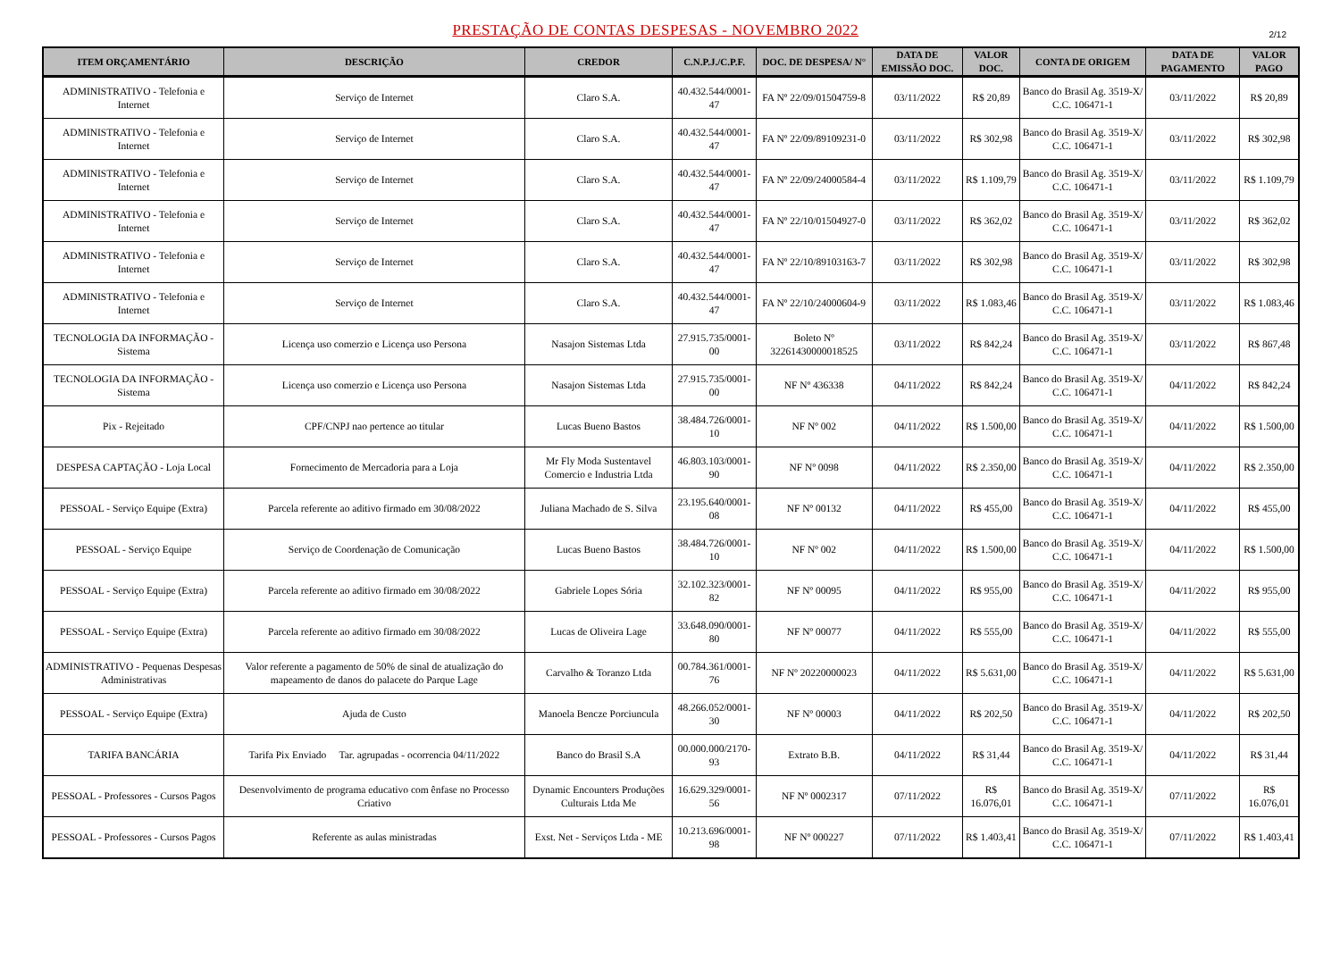PRESTAÇÃO DE CONTAS DESPESAS - NOVEMBRO 2022
2/12
| ITEM ORÇAMENTÁRIO | DESCRIÇÃO | CREDOR | C.N.P.J./C.P.F. | DOC. DE DESPESA/ N° | DATA DE EMISSÃO DOC. | VALOR DOC. | CONTA DE ORIGEM | DATA DE PAGAMENTO | VALOR PAGO |
| --- | --- | --- | --- | --- | --- | --- | --- | --- | --- |
| ADMINISTRATIVO - Telefonia e Internet | Serviço de Internet | Claro S.A. | 40.432.544/0001-47 | FA Nº 22/09/01504759-8 | 03/11/2022 | R$ 20,89 | Banco do Brasil Ag. 3519-X/ C.C. 106471-1 | 03/11/2022 | R$ 20,89 |
| ADMINISTRATIVO - Telefonia e Internet | Serviço de Internet | Claro S.A. | 40.432.544/0001-47 | FA Nº 22/09/89109231-0 | 03/11/2022 | R$ 302,98 | Banco do Brasil Ag. 3519-X/ C.C. 106471-1 | 03/11/2022 | R$ 302,98 |
| ADMINISTRATIVO - Telefonia e Internet | Serviço de Internet | Claro S.A. | 40.432.544/0001-47 | FA Nº 22/09/24000584-4 | 03/11/2022 | R$ 1.109,79 | Banco do Brasil Ag. 3519-X/ C.C. 106471-1 | 03/11/2022 | R$ 1.109,79 |
| ADMINISTRATIVO - Telefonia e Internet | Serviço de Internet | Claro S.A. | 40.432.544/0001-47 | FA Nº 22/10/01504927-0 | 03/11/2022 | R$ 362,02 | Banco do Brasil Ag. 3519-X/ C.C. 106471-1 | 03/11/2022 | R$ 362,02 |
| ADMINISTRATIVO - Telefonia e Internet | Serviço de Internet | Claro S.A. | 40.432.544/0001-47 | FA Nº 22/10/89103163-7 | 03/11/2022 | R$ 302,98 | Banco do Brasil Ag. 3519-X/ C.C. 106471-1 | 03/11/2022 | R$ 302,98 |
| ADMINISTRATIVO - Telefonia e Internet | Serviço de Internet | Claro S.A. | 40.432.544/0001-47 | FA Nº 22/10/24000604-9 | 03/11/2022 | R$ 1.083,46 | Banco do Brasil Ag. 3519-X/ C.C. 106471-1 | 03/11/2022 | R$ 1.083,46 |
| TECNOLOGIA DA INFORMAÇÃO - Sistema | Licença uso comerzio e Licença uso Persona | Nasajon Sistemas Ltda | 27.915.735/0001-00 | Boleto Nº 32261430000018525 | 03/11/2022 | R$ 842,24 | Banco do Brasil Ag. 3519-X/ C.C. 106471-1 | 03/11/2022 | R$ 867,48 |
| TECNOLOGIA DA INFORMAÇÃO - Sistema | Licença uso comerzio e Licença uso Persona | Nasajon Sistemas Ltda | 27.915.735/0001-00 | NF Nº 436338 | 04/11/2022 | R$ 842,24 | Banco do Brasil Ag. 3519-X/ C.C. 106471-1 | 04/11/2022 | R$ 842,24 |
| Pix - Rejeitado | CPF/CNPJ nao pertence ao titular | Lucas Bueno Bastos | 38.484.726/0001-10 | NF Nº 002 | 04/11/2022 | R$ 1.500,00 | Banco do Brasil Ag. 3519-X/ C.C. 106471-1 | 04/11/2022 | R$ 1.500,00 |
| DESPESA CAPTAÇÃO - Loja Local | Fornecimento de Mercadoria para a Loja | Mr Fly Moda Sustentavel Comercio e Industria Ltda | 46.803.103/0001-90 | NF Nº 0098 | 04/11/2022 | R$ 2.350,00 | Banco do Brasil Ag. 3519-X/ C.C. 106471-1 | 04/11/2022 | R$ 2.350,00 |
| PESSOAL - Serviço Equipe (Extra) | Parcela referente ao aditivo firmado em 30/08/2022 | Juliana Machado de S. Silva | 23.195.640/0001-08 | NF Nº 00132 | 04/11/2022 | R$ 455,00 | Banco do Brasil Ag. 3519-X/ C.C. 106471-1 | 04/11/2022 | R$ 455,00 |
| PESSOAL - Serviço Equipe | Serviço de Coordenação de Comunicação | Lucas Bueno Bastos | 38.484.726/0001-10 | NF Nº 002 | 04/11/2022 | R$ 1.500,00 | Banco do Brasil Ag. 3519-X/ C.C. 106471-1 | 04/11/2022 | R$ 1.500,00 |
| PESSOAL - Serviço Equipe (Extra) | Parcela referente ao aditivo firmado em 30/08/2022 | Gabriele Lopes Sória | 32.102.323/0001-82 | NF Nº 00095 | 04/11/2022 | R$ 955,00 | Banco do Brasil Ag. 3519-X/ C.C. 106471-1 | 04/11/2022 | R$ 955,00 |
| PESSOAL - Serviço Equipe (Extra) | Parcela referente ao aditivo firmado em 30/08/2022 | Lucas de Oliveira Lage | 33.648.090/0001-80 | NF Nº 00077 | 04/11/2022 | R$ 555,00 | Banco do Brasil Ag. 3519-X/ C.C. 106471-1 | 04/11/2022 | R$ 555,00 |
| ADMINISTRATIVO - Pequenas Despesas Administrativas | Valor referente a pagamento de 50% de sinal de atualização do mapeamento de danos do palacete do Parque Lage | Carvalho & Toranzo Ltda | 00.784.361/0001-76 | NF Nº 20220000023 | 04/11/2022 | R$ 5.631,00 | Banco do Brasil Ag. 3519-X/ C.C. 106471-1 | 04/11/2022 | R$ 5.631,00 |
| PESSOAL - Serviço Equipe (Extra) | Ajuda de Custo | Manoela Bencze Porciuncula | 48.266.052/0001-30 | NF Nº 00003 | 04/11/2022 | R$ 202,50 | Banco do Brasil Ag. 3519-X/ C.C. 106471-1 | 04/11/2022 | R$ 202,50 |
| TARIFA BANCÁRIA | Tarifa Pix Enviado Tar. agrupadas - ocorrencia 04/11/2022 | Banco do Brasil S.A | 00.000.000/2170-93 | Extrato B.B. | 04/11/2022 | R$ 31,44 | Banco do Brasil Ag. 3519-X/ C.C. 106471-1 | 04/11/2022 | R$ 31,44 |
| PESSOAL - Professores - Cursos Pagos | Desenvolvimento de programa educativo com ênfase no Processo Criativo | Dynamic Encounters Produções Culturais Ltda Me | 16.629.329/0001-56 | NF Nº 0002317 | 07/11/2022 | R$ 16.076,01 | Banco do Brasil Ag. 3519-X/ C.C. 106471-1 | 07/11/2022 | R$ 16.076,01 |
| PESSOAL - Professores - Cursos Pagos | Referente as aulas ministradas | Exst. Net - Serviços Ltda - ME | 10.213.696/0001-98 | NF Nº 000227 | 07/11/2022 | R$ 1.403,41 | Banco do Brasil Ag. 3519-X/ C.C. 106471-1 | 07/11/2022 | R$ 1.403,41 |